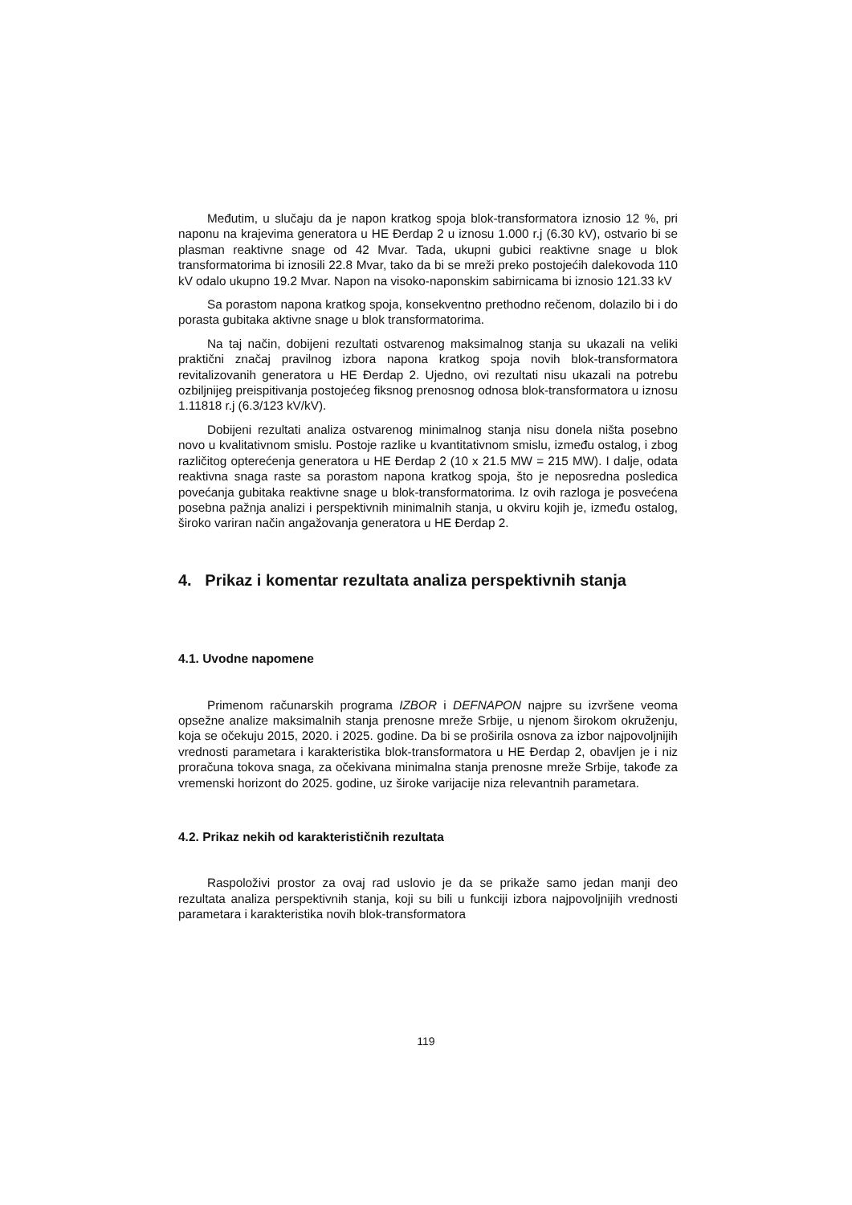Međutim, u slučaju da je napon kratkog spoja blok-transformatora iznosio 12 %, pri naponu na krajevima generatora u HE Đerdap 2 u iznosu 1.000 r.j (6.30 kV), ostvario bi se plasman reaktivne snage od 42 Mvar. Tada, ukupni gubici reaktivne snage u blok transformatorima bi iznosili 22.8 Mvar, tako da bi se mreži preko postojećih dalekovoda 110 kV odalo ukupno 19.2 Mvar. Napon na visoko-naponskim sabirnicama bi iznosio 121.33 kV
Sa porastom napona kratkog spoja, konsekventno prethodno rečenom, dolazilo bi i do porasta gubitaka aktivne snage u blok transformatorima.
Na taj način, dobijeni rezultati ostvarenog maksimalnog stanja su ukazali na veliki praktični značaj pravilnog izbora napona kratkog spoja novih blok-transformatora revitalizovanih generatora u HE Đerdap 2. Ujedno, ovi rezultati nisu ukazali na potrebu ozbiljnijeg preispitivanja postojećeg fiksnog prenosnog odnosa blok-transformatora u iznosu 1.11818 r.j (6.3/123 kV/kV).
Dobijeni rezultati analiza ostvarenog minimalnog stanja nisu donela ništa posebno novo u kvalitativnom smislu. Postoje razlike u kvantitativnom smislu, između ostalog, i zbog različitog opterećenja generatora u HE Đerdap 2 (10 x 21.5 MW = 215 MW). I dalje, odata reaktivna snaga raste sa porastom napona kratkog spoja, što je neposredna posledica povećanja gubitaka reaktivne snage u blok-transformatorima. Iz ovih razloga je posvećena posebna pažnja analizi i perspektivnih minimalnih stanja, u okviru kojih je, između ostalog, široko variran način angažovanja generatora u HE Đerdap 2.
4. Prikaz i komentar rezultata analiza perspektivnih stanja
4.1. Uvodne napomene
Primenom računarskih programa IZBOR i DEFNAPON najpre su izvršene veoma opsežne analize maksimalnih stanja prenosne mreže Srbije, u njenom širokom okruženju, koja se očekuju 2015, 2020. i 2025. godine. Da bi se proširila osnova za izbor najpovoljnijih vrednosti parametara i karakteristika blok-transformatora u HE Đerdap 2, obavljen je i niz proračuna tokova snaga, za očekivana minimalna stanja prenosne mreže Srbije, takođe za vremenski horizont do 2025. godine, uz široke varijacije niza relevantnih parametara.
4.2. Prikaz nekih od karakterističnih rezultata
Raspoloživi prostor za ovaj rad uslovio je da se prikaže samo jedan manji deo rezultata analiza perspektivnih stanja, koji su bili u funkciji izbora najpovoljnijih vrednosti parametara i karakteristika novih blok-transformatora
119